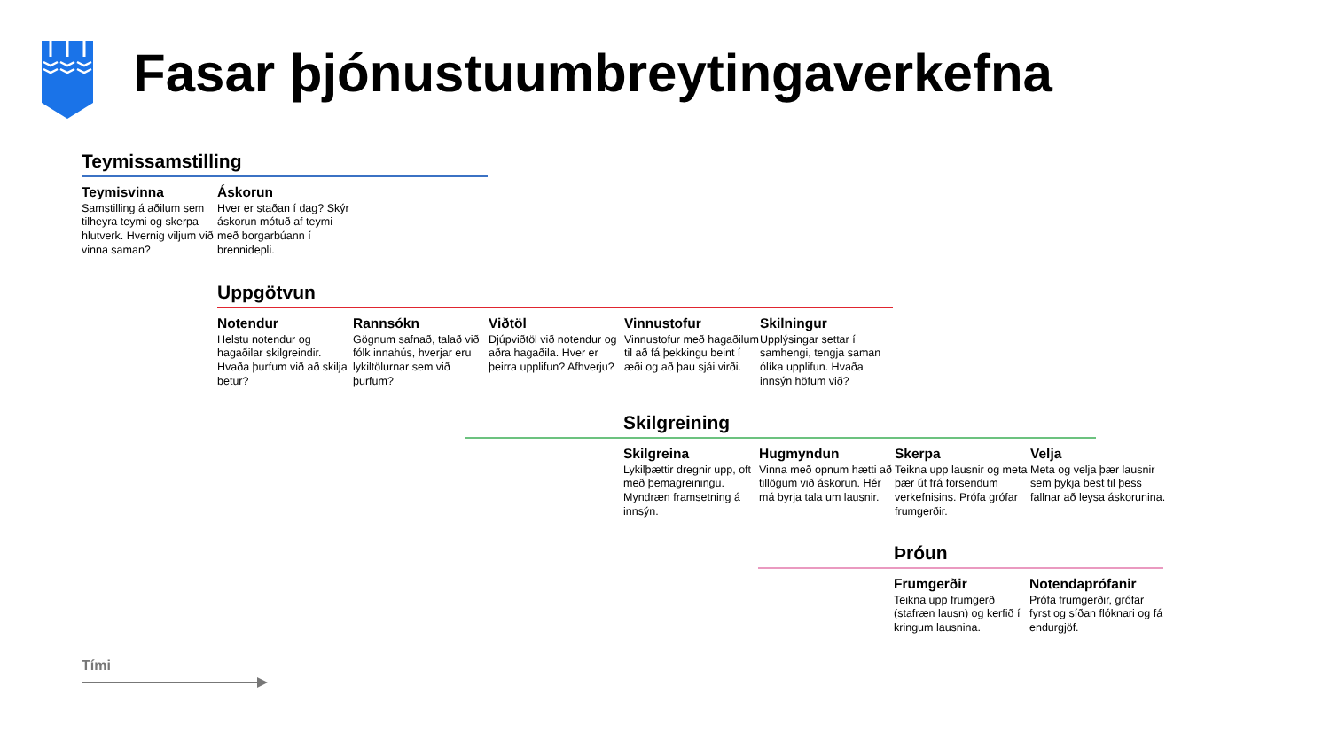Fasar þjónustuumbreytingaverkefna
Teymissamstilling
Teymisvinna
Samstilling á aðilum sem tilheyra teymi og skerpa hlutverk. Hvernig viljum við vinna saman?
Áskorun
Hver er staðan í dag? Skýr áskorun mótuð af teymi með borgarbúann í brennidepli.
Uppgötvun
Notendur
Helstu notendur og hagaðilar skilgreindir. Hvaða þurfum við að skilja betur?
Rannsókn
Gögnum safnað, talað við fólk innahús, hverjar eru lykiltölurnar sem við þurfum?
Viðtöl
Djúpviðtöl við notendur og aðra hagaðila. Hver er þeirra upplifun? Afhverju?
Vinnustofur
Vinnustofur með hagaðilum til að fá þekkingu beint í æði og að þau sjái virði.
Skilningur
Upplýsingar settar í samhengi, tengja saman ólíka upplifun. Hvaða innsýn höfum við?
Skilgreining
Skilgreina
Lykilþættir dregnir upp, oft með þemagreiningu. Myndræn framsetning á innsýn.
Hugmyndun
Vinna með opnum hætti að tillögum við áskorun. Hér má byrja tala um lausnir.
Skerpa
Teikna upp lausnir og meta þær út frá forsendum verkefnisins. Prófa grófar frumgerðir.
Velja
Meta og velja þær lausnir sem þykja best til þess fallnar að leysa áskorunina.
Þróun
Frumgerðir
Teikna upp frumgerð (stafræn lausn) og kerfið í kringum lausnina.
Notendaprófanir
Prófa frumgerðir, grófar fyrst og síðan flóknari og fá endurgjöf.
Tími